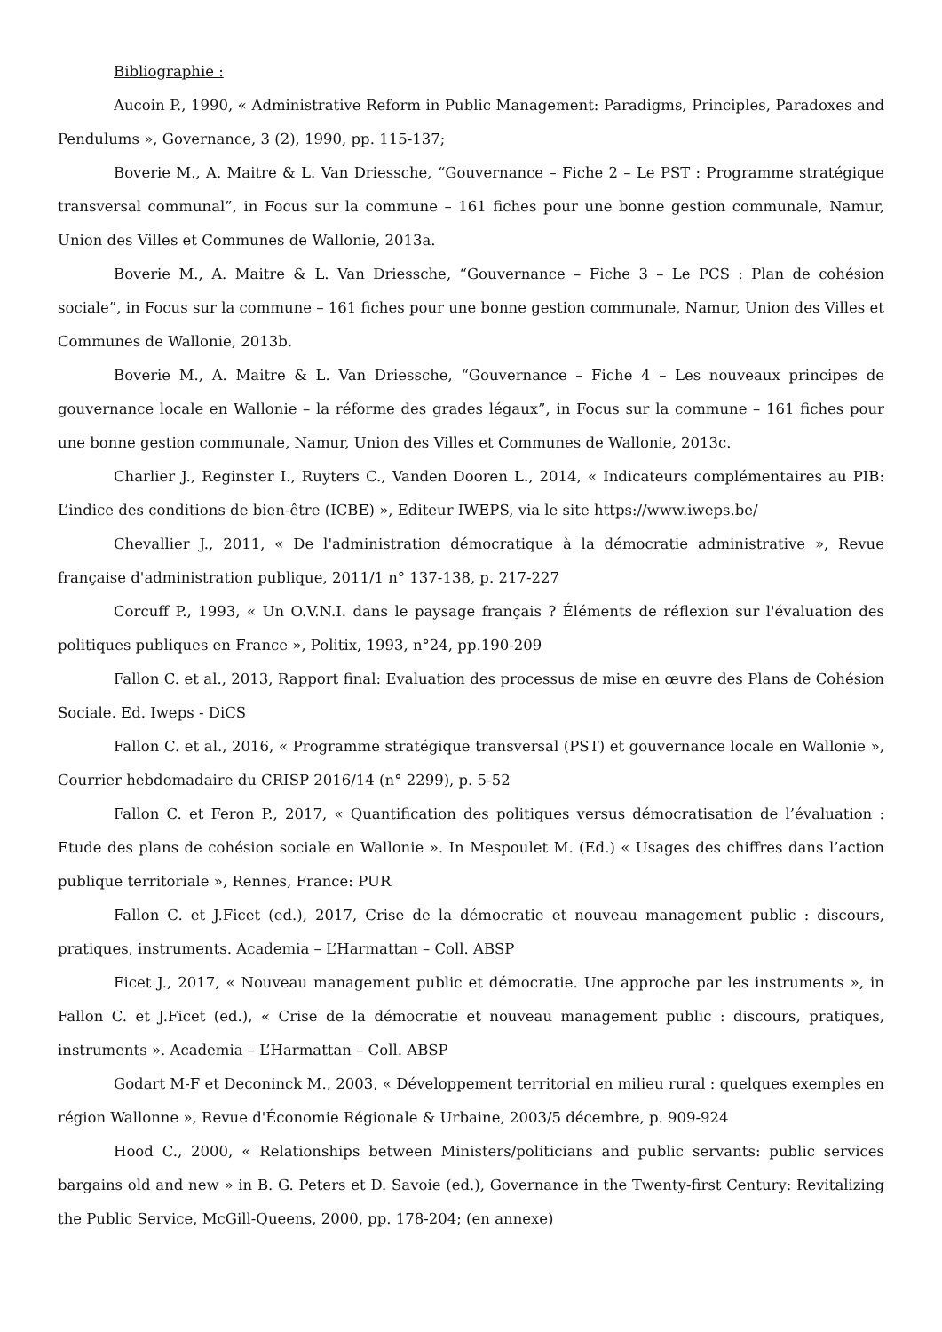Bibliographie :
Aucoin P., 1990, « Administrative Reform in Public Management: Paradigms, Principles, Paradoxes and Pendulums », Governance, 3 (2), 1990, pp. 115-137;
Boverie M., A. Maitre & L. Van Driessche, “Gouvernance – Fiche 2 – Le PST : Programme stratégique transversal communal”, in Focus sur la commune – 161 fiches pour une bonne gestion communale, Namur, Union des Villes et Communes de Wallonie, 2013a.
Boverie M., A. Maitre & L. Van Driessche, “Gouvernance – Fiche 3 – Le PCS : Plan de cohésion sociale”, in Focus sur la commune – 161 fiches pour une bonne gestion communale, Namur, Union des Villes et Communes de Wallonie, 2013b.
Boverie M., A. Maitre & L. Van Driessche, “Gouvernance – Fiche 4 – Les nouveaux principes de gouvernance locale en Wallonie – la réforme des grades légaux”, in Focus sur la commune – 161 fiches pour une bonne gestion communale, Namur, Union des Villes et Communes de Wallonie, 2013c.
Charlier J., Reginster I., Ruyters C., Vanden Dooren L., 2014, « Indicateurs complémentaires au PIB: L’indice des conditions de bien-être (ICBE) », Editeur IWEPS, via le site https://www.iweps.be/
Chevallier J., 2011, « De l'administration démocratique à la démocratie administrative », Revue française d'administration publique, 2011/1 n° 137-138, p. 217-227
Corcuff P., 1993, « Un O.V.N.I. dans le paysage français ? Éléments de réflexion sur l'évaluation des politiques publiques en France », Politix, 1993, n°24, pp.190-209
Fallon C. et al., 2013, Rapport final: Evaluation des processus de mise en œuvre des Plans de Cohésion Sociale. Ed. Iweps - DiCS
Fallon C. et al., 2016, « Programme stratégique transversal (PST) et gouvernance locale en Wallonie », Courrier hebdomadaire du CRISP 2016/14 (n° 2299), p. 5-52
Fallon C. et Feron P., 2017, « Quantification des politiques versus démocratisation de l’évaluation : Etude des plans de cohésion sociale en Wallonie ». In Mespoulet M. (Ed.) « Usages des chiffres dans l’action publique territoriale », Rennes, France: PUR
Fallon C. et J.Ficet (ed.), 2017, Crise de la démocratie et nouveau management public : discours, pratiques, instruments. Academia – L’Harmattan – Coll. ABSP
Ficet J., 2017, « Nouveau management public et démocratie. Une approche par les instruments », in Fallon C. et J.Ficet (ed.), « Crise de la démocratie et nouveau management public : discours, pratiques, instruments ». Academia – L’Harmattan – Coll. ABSP
Godart M-F et Deconinck M., 2003, « Développement territorial en milieu rural : quelques exemples en région Wallonne », Revue d'Économie Régionale & Urbaine, 2003/5 décembre, p. 909-924
Hood C., 2000, « Relationships between Ministers/politicians and public servants: public services bargains old and new » in B. G. Peters et D. Savoie (ed.), Governance in the Twenty-first Century: Revitalizing the Public Service, McGill-Queens, 2000, pp. 178-204; (en annexe)